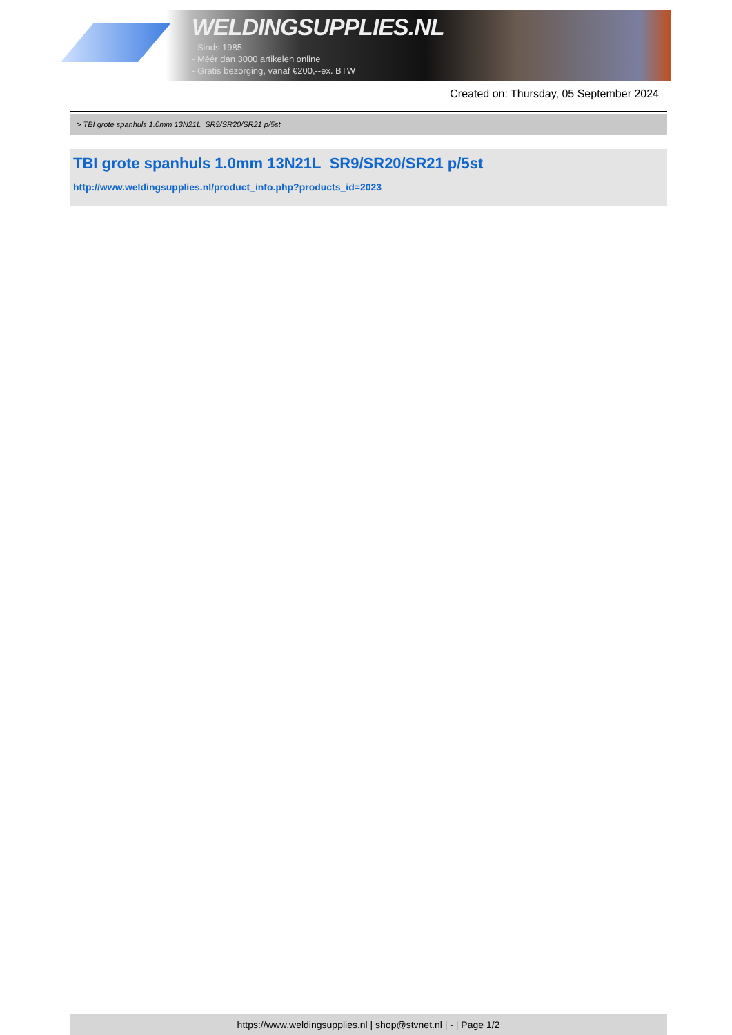WELDINGSUPPLIES.NL
- Sinds 1985
- Méér dan 3000 artikelen online
- Gratis bezorging, vanaf €200,--ex. BTW
Created on: Thursday, 05 September 2024
> TBI grote spanhuls 1.0mm 13N21L SR9/SR20/SR21 p/5st
TBI grote spanhuls 1.0mm 13N21L SR9/SR20/SR21 p/5st
http://www.weldingsupplies.nl/product_info.php?products_id=2023
https://www.weldingsupplies.nl | shop@stvnet.nl | - | Page 1/2